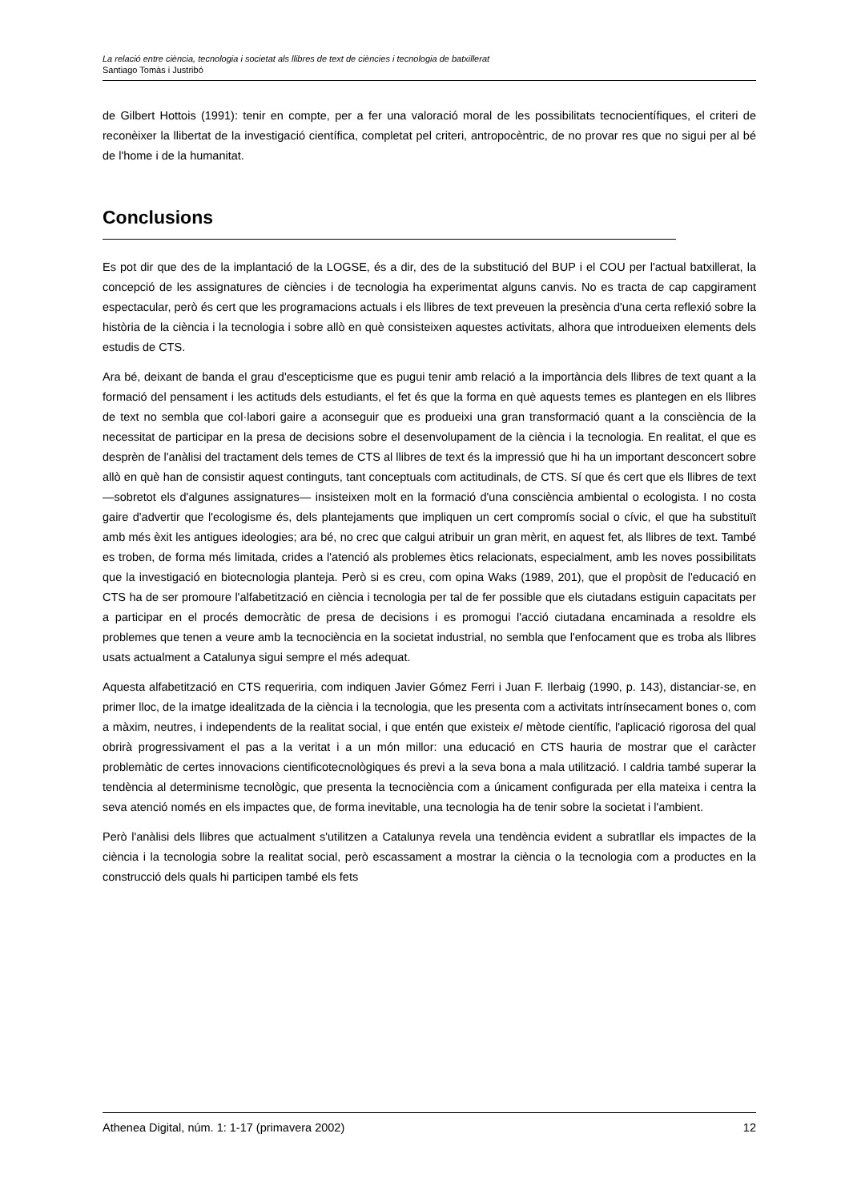La relació entre ciència, tecnologia i societat als llibres de text de ciències i tecnologia de batxillerat
Santiago Tomàs i Justribó
de Gilbert Hottois (1991): tenir en compte, per a fer una valoració moral de les possibilitats tecnocientífiques, el criteri de reconèixer la llibertat de la investigació científica, completat pel criteri, antropocèntric, de no provar res que no sigui per al bé de l'home i de la humanitat.
Conclusions
Es pot dir que des de la implantació de la LOGSE, és a dir, des de la substitució del BUP i el COU per l'actual batxillerat, la concepció de les assignatures de ciències i de tecnologia ha experimentat alguns canvis. No es tracta de cap capgirament espectacular, però és cert que les programacions actuals i els llibres de text preveuen la presència d'una certa reflexió sobre la història de la ciència i la tecnologia i sobre allò en què consisteixen aquestes activitats, alhora que introdueixen elements dels estudis de CTS.
Ara bé, deixant de banda el grau d'escepticisme que es pugui tenir amb relació a la importància dels llibres de text quant a la formació del pensament i les actituds dels estudiants, el fet és que la forma en què aquests temes es plantegen en els llibres de text no sembla que col·labori gaire a aconseguir que es produeixi una gran transformació quant a la consciència de la necessitat de participar en la presa de decisions sobre el desenvolupament de la ciència i la tecnologia. En realitat, el que es desprèn de l'anàlisi del tractament dels temes de CTS al llibres de text és la impressió que hi ha un important desconcert sobre allò en què han de consistir aquest continguts, tant conceptuals com actitudinals, de CTS. Sí que és cert que els llibres de text —sobretot els d'algunes assignatures— insisteixen molt en la formació d'una consciència ambiental o ecologista. I no costa gaire d'advertir que l'ecologisme és, dels plantejaments que impliquen un cert compromís social o cívic, el que ha substituït amb més èxit les antigues ideologies; ara bé, no crec que calgui atribuir un gran mèrit, en aquest fet, als llibres de text. També es troben, de forma més limitada, crides a l'atenció als problemes ètics relacionats, especialment, amb les noves possibilitats que la investigació en biotecnologia planteja. Però si es creu, com opina Waks (1989, 201), que el propòsit de l'educació en CTS ha de ser promoure l'alfabetització en ciència i tecnologia per tal de fer possible que els ciutadans estiguin capacitats per a participar en el procés democràtic de presa de decisions i es promogui l'acció ciutadana encaminada a resoldre els problemes que tenen a veure amb la tecnociència en la societat industrial, no sembla que l'enfocament que es troba als llibres usats actualment a Catalunya sigui sempre el més adequat.
Aquesta alfabetització en CTS requeriria, com indiquen Javier Gómez Ferri i Juan F. Ilerbaig (1990, p. 143), distanciar-se, en primer lloc, de la imatge idealitzada de la ciència i la tecnologia, que les presenta com a activitats intrínsecament bones o, com a màxim, neutres, i independents de la realitat social, i que entén que existeix el mètode científic, l'aplicació rigorosa del qual obrirà progressivament el pas a la veritat i a un món millor: una educació en CTS hauria de mostrar que el caràcter problemàtic de certes innovacions cientificotecnològiques és previ a la seva bona a mala utilització. I caldria també superar la tendència al determinisme tecnològic, que presenta la tecnociència com a únicament configurada per ella mateixa i centra la seva atenció només en els impactes que, de forma inevitable, una tecnologia ha de tenir sobre la societat i l'ambient.
Però l'anàlisi dels llibres que actualment s'utilitzen a Catalunya revela una tendència evident a subratllar els impactes de la ciència i la tecnologia sobre la realitat social, però escassament a mostrar la ciència o la tecnologia com a productes en la construcció dels quals hi participen també els fets
Athenea Digital, núm. 1: 1-17 (primavera 2002) 12